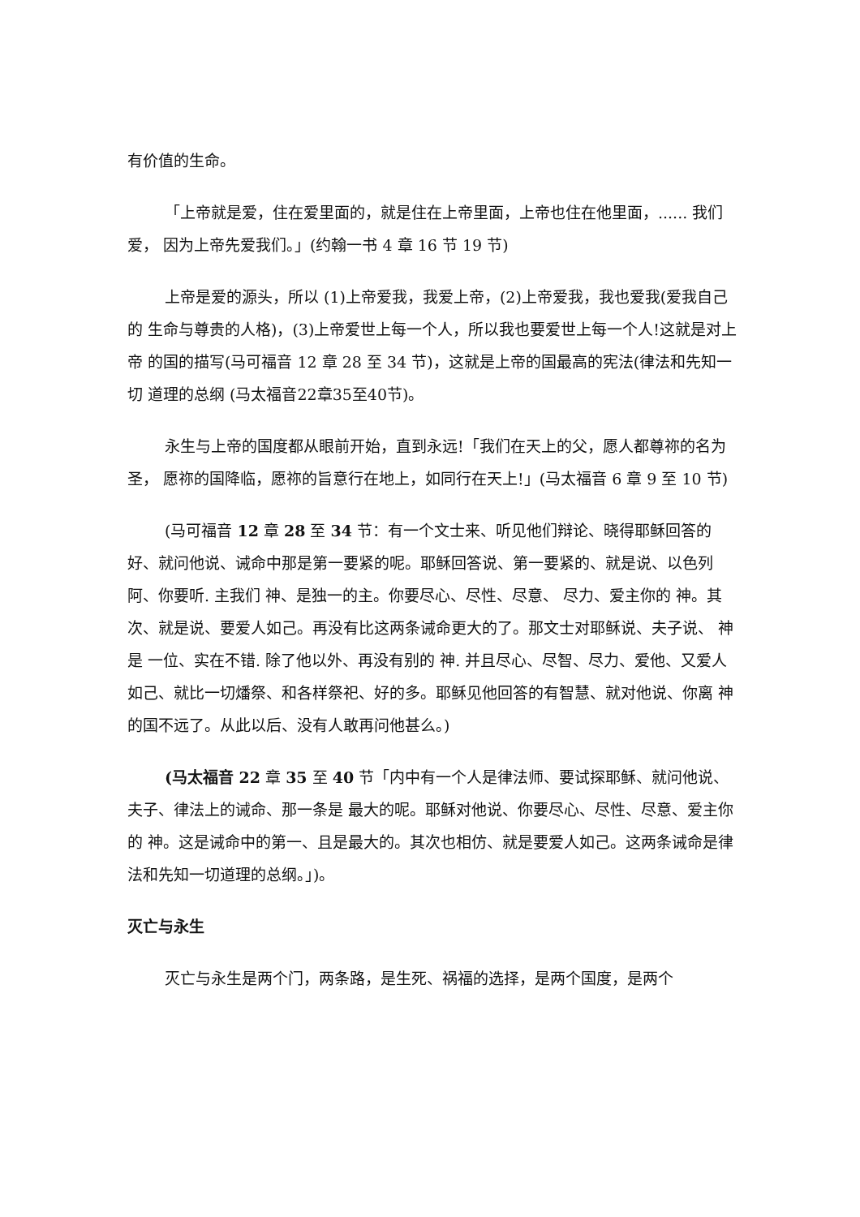有价值的生命。
「上帝就是爱，住在爱里面的，就是住在上帝里面，上帝也住在他里面，...... 我们爱， 因为上帝先爱我们。」(约翰一书 4 章 16 节 19 节)
上帝是爱的源头，所以 (1)上帝爱我，我爱上帝，(2)上帝爱我，我也爱我(爱我自己的 生命与尊贵的人格)，(3)上帝爱世上每一个人，所以我也要爱世上每一个人!这就是对上帝 的国的描写(马可福音 12 章 28 至 34 节)，这就是上帝的国最高的宪法(律法和先知一切 道理的总纲 (马太福音22章35至40节)。
永生与上帝的国度都从眼前开始，直到永远!「我们在天上的父，愿人都尊祢的名为圣， 愿祢的国降临，愿祢的旨意行在地上，如同行在天上!」(马太福音 6 章 9 至 10 节)
(马可福音 12 章 28 至 34 节：有一个文士来、听见他们辩论、晓得耶稣回答的好、就问他说、诫命中那是第一要紧的呢。耶稣回答说、第一要紧的、就是说、以色列阿、你要听. 主我们 神、是独一的主。你要尽心、尽性、尽意、 尽力、爱主你的 神。其次、就是说、要爱人如己。再没有比这两条诫命更大的了。那文士对耶稣说、夫子说、 神是 一位、实在不错. 除了他以外、再没有别的 神. 并且尽心、尽智、尽力、爱他、又爱人如己、就比一切燔祭、和各样祭祀、好的多。耶稣见他回答的有智慧、就对他说、你离 神的国不远了。从此以后、没有人敢再问他甚么。)
(马太福音 22 章 35 至 40 节「内中有一个人是律法师、要试探耶稣、就问他说、夫子、律法上的诫命、那一条是 最大的呢。耶稣对他说、你要尽心、尽性、尽意、爱主你的 神。这是诫命中的第一、且是最大的。其次也相仿、就是要爱人如己。这两条诫命是律法和先知一切道理的总纲。」)。
灭亡与永生
灭亡与永生是两个门，两条路，是生死、祸福的选择，是两个国度，是两个